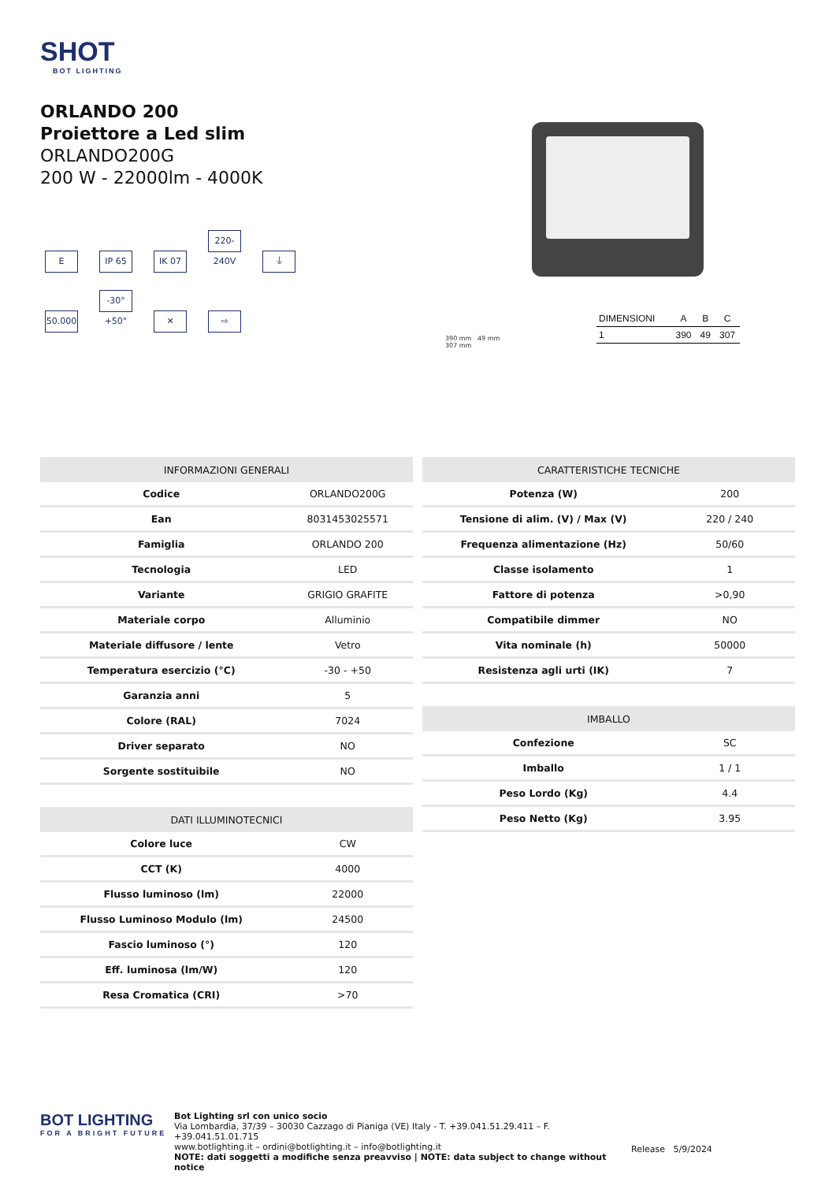SHOT
BOT LIGHTING
ORLANDO 200
Proiettore a Led slim
ORLANDO200G
200 W - 22000lm - 4000K
E IP 65 IK 07 220-240V ⏚ 50.000 -30°+50° ✕ ⇨
390 mm 49 mm
307 mm
| DIMENSIONI | A | B | C |
| --- | --- | --- | --- |
| 1 | 390 | 49 | 307 |
| INFORMAZIONI GENERALI | |
| --- | --- |
| Codice | ORLANDO200G |
| Ean | 8031453025571 |
| Famiglia | ORLANDO 200 |
| Tecnologia | LED |
| Variante | GRIGIO GRAFITE |
| Materiale corpo | Alluminio |
| Materiale diffusore / lente | Vetro |
| Temperatura esercizio (°C) | -30 - +50 |
| Garanzia anni | 5 |
| Colore (RAL) | 7024 |
| Driver separato | NO |
| Sorgente sostituibile | NO |
| DATI ILLUMINOTECNICI | |
| --- | --- |
| Colore luce | CW |
| CCT (K) | 4000 |
| Flusso luminoso (lm) | 22000 |
| Flusso Luminoso Modulo (lm) | 24500 |
| Fascio luminoso (°) | 120 |
| Eff. luminosa (lm/W) | 120 |
| Resa Cromatica (CRI) | >70 |
| CARATTERISTICHE TECNICHE | |
| --- | --- |
| Potenza (W) | 200 |
| Tensione di alim. (V) / Max (V) | 220 / 240 |
| Frequenza alimentazione (Hz) | 50/60 |
| Classe isolamento | 1 |
| Fattore di potenza | >0,90 |
| Compatibile dimmer | NO |
| Vita nominale (h) | 50000 |
| Resistenza agli urti (IK) | 7 |
| IMBALLO | |
| --- | --- |
| Confezione | SC |
| Imballo | 1 / 1 |
| Peso Lordo (Kg) | 4.4 |
| Peso Netto (Kg) | 3.95 |
BOT LIGHTING
FOR A BRIGHT FUTURE
Bot Lighting srl con unico socio
Via Lombardia, 37/39 – 30030 Cazzago di Pianiga (VE) Italy - T. +39.041.51.29.411 – F. +39.041.51.01.715
www.botlighting.it – ordini@botlighting.it – info@botlighting.it
NOTE: dati soggetti a modifiche senza preavviso | NOTE: data subject to change without notice
Release 5/9/2024